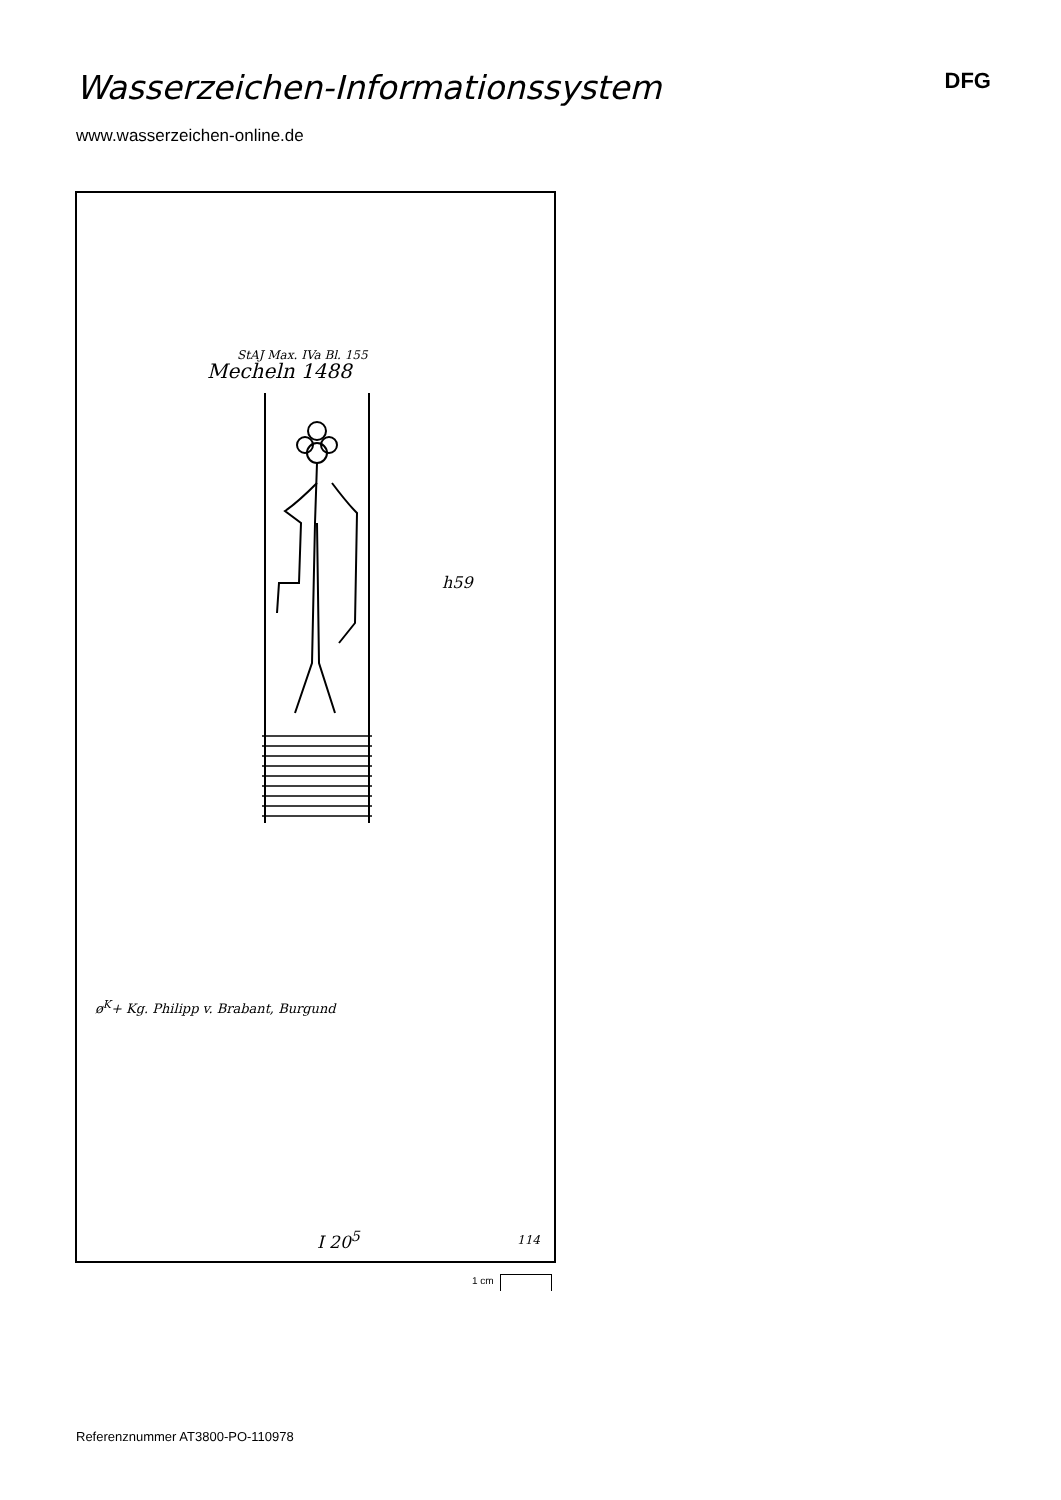Wasserzeichen-Informationssystem
DFG
www.wasserzeichen-online.de
StAJ Max. IVa Bl. 155
Mecheln 1488
h59
ø<sup>K</sup>+ Kg. Philipp v. Brabant, Burgund
I 20<sup>5</sup> 114
1 cm
Referenznummer AT3800-PO-110978